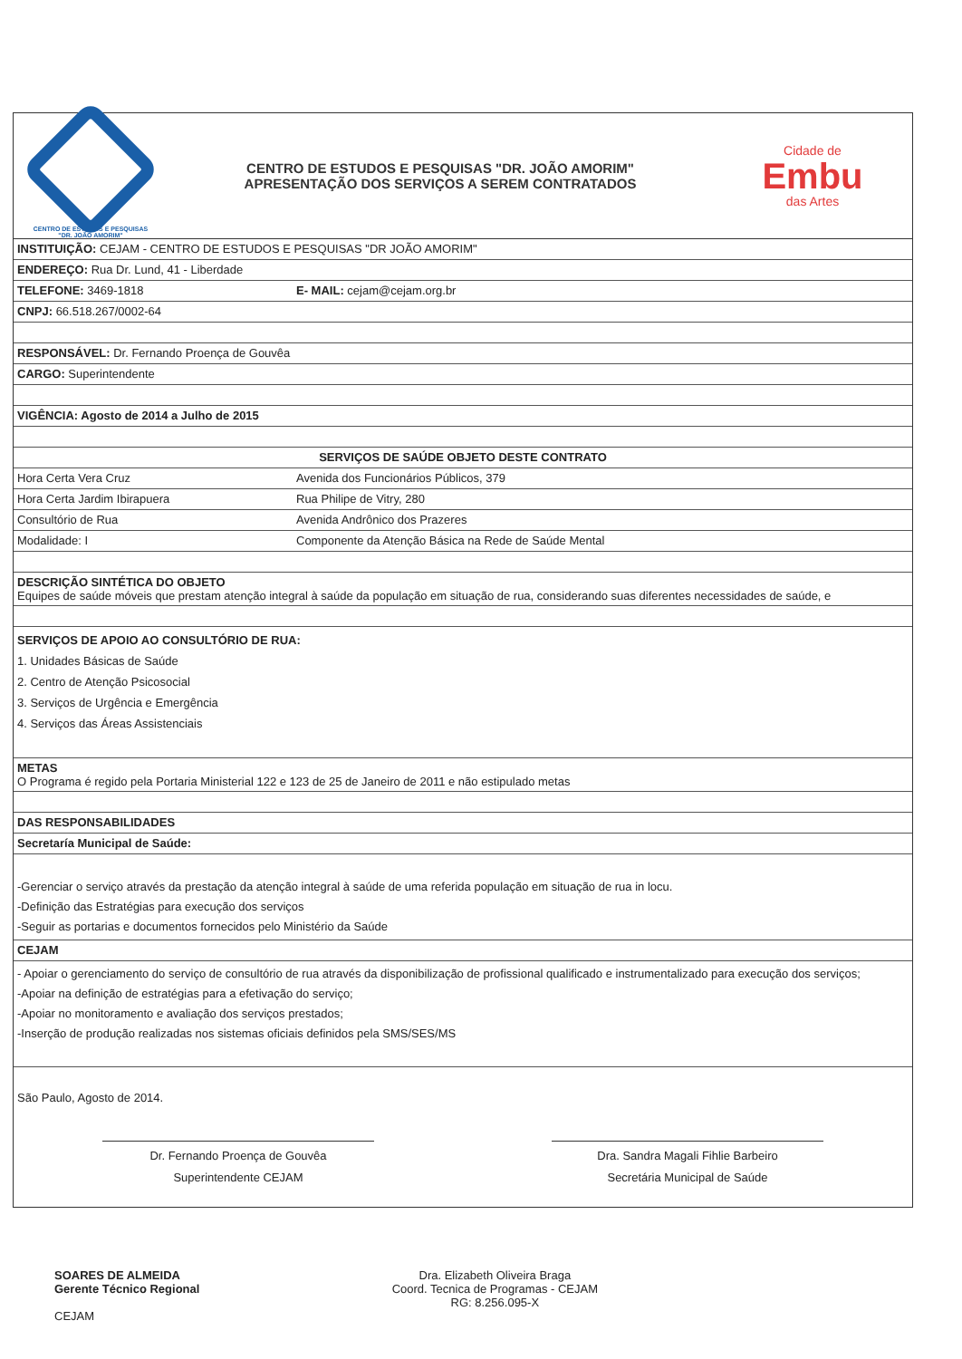CENTRO DE ESTUDOS E PESQUISAS
"DR. JOÃO AMORIM"
CENTRO DE ESTUDOS E PESQUISAS "DR. JOÃO AMORIM"
APRESENTAÇÃO DOS SERVIÇOS A SEREM CONTRATADOS
Cidade de
Embu
das Artes
| INSTITUIÇÃO: CEJAM - CENTRO DE ESTUDOS E PESQUISAS "DR JOÃO AMORIM" | |
| ENDEREÇO: Rua Dr. Lund, 41 - Liberdade | |
| TELEFONE: 3469-1818 | E- MAIL: cejam@cejam.org.br |
| CNPJ: 66.518.267/0002-64 | |
| RESPONSÁVEL: Dr. Fernando Proença de Gouvêa | |
| CARGO: Superintendente | |
| VIGÊNCIA: Agosto de 2014 a Julho de 2015 | |
| SERVIÇOS DE SAÚDE OBJETO DESTE CONTRATO | |
| Hora Certa Vera Cruz | Avenida dos Funcionários Públicos, 379 |
| Hora Certa Jardim Ibirapuera | Rua Philipe de Vitry, 280 |
| Consultório de Rua | Avenida Andrônico dos Prazeres |
| Modalidade: I | Componente da Atenção Básica na Rede de Saúde Mental |
| DESCRIÇÃO SINTÉTICA DO OBJETO Equipes de saúde móveis que prestam atenção integral à saúde da população em situação de rua, considerando suas diferentes necessidades de saúde, e | |
| SERVIÇOS DE APOIO AO CONSULTÓRIO DE RUA: 1. Unidades Básicas de Saúde 2. Centro de Atenção Psicosocial 3. Serviços de Urgência e Emergência 4. Serviços das Áreas Assistenciais | |
| METAS O Programa é regido pela Portaria Ministerial 122 e 123 de 25 de Janeiro de 2011 e não estipulado metas | |
| DAS RESPONSABILIDADES | |
| Secretaría Municipal de Saúde: | |
| -Gerenciar o serviço através da prestação da atenção integral à saúde de uma referida população em situação de rua in locu. -Definição das Estratégias para execução dos serviços -Seguir as portarias e documentos fornecidos pelo Ministério da Saúde | |
| CEJAM | |
| - Apoiar o gerenciamento do serviço de consultório de rua através da disponibilização de profissional qualificado e instrumentalizado para execução dos serviços; -Apoiar na definição de estratégias para a efetivação do serviço; -Apoiar no monitoramento e avaliação dos serviços prestados; -Inserção de produção realizadas nos sistemas oficiais definidos pela SMS/SES/MS | |
São Paulo, Agosto de 2014.
Dr. Fernando Proença de Gouvêa
Superintendente CEJAM
Dra. Sandra Magali Fihlie Barbeiro
Secretária Municipal de Saúde
SOARES DE ALMEIDA
Gerente Técnico Regional
CEJAM
Dra. Elizabeth Oliveira Braga
Coord. Tecnica de Programas - CEJAM
RG: 8.256.095-X